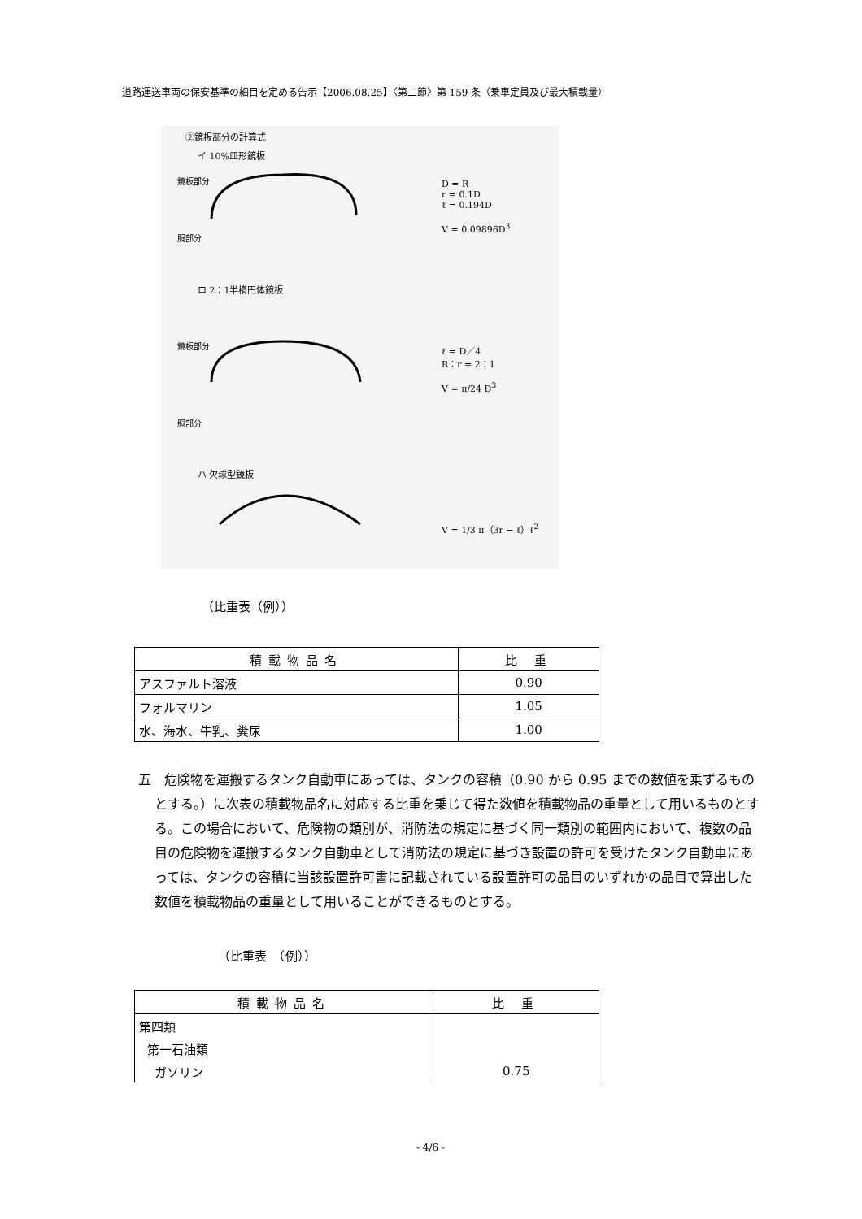道路運送車両の保安基準の細目を定める告示【2006.08.25】〈第二節〉第 159 条（乗車定員及び最大積載量）
②鏡板部分の計算式
イ 10%皿形鏡板
鏡板部分
胴部分
D = R
r = 0.1D
ℓ = 0.194D
V = 0.09896D<sup>3</sup>
ロ 2：1半楕円体鏡板
鏡板部分
胴部分
ℓ = D／4
R：r = 2：1
V = π/24 D<sup>3</sup>
ハ 欠球型鏡板
V = 1/3 π（3r − ℓ）ℓ<sup>2</sup>
（比重表（例））
| 積載物品名 | 比 重 |
| --- | --- |
| アスファルト溶液 | 0.90 |
| フォルマリン | 1.05 |
| 水、海水、牛乳、糞尿 | 1.00 |
五　危険物を運搬するタンク自動車にあっては、タンクの容積（0.90 から 0.95 までの数値を乗ずるものとする。）に次表の積載物品名に対応する比重を乗じて得た数値を積載物品の重量として用いるものとする。この場合において、危険物の類別が、消防法の規定に基づく同一類別の範囲内において、複数の品目の危険物を運搬するタンク自動車として消防法の規定に基づき設置の許可を受けたタンク自動車にあっては、タンクの容積に当該設置許可書に記載されている設置許可の品目のいずれかの品目で算出した数値を積載物品の重量として用いることができるものとする。
（比重表　（例））
| 積載物品名 | 比 重 |
| --- | --- |
| 第四類 | |
| 第一石油類 | |
| ガソリン | 0.75 |
- 4/6 -